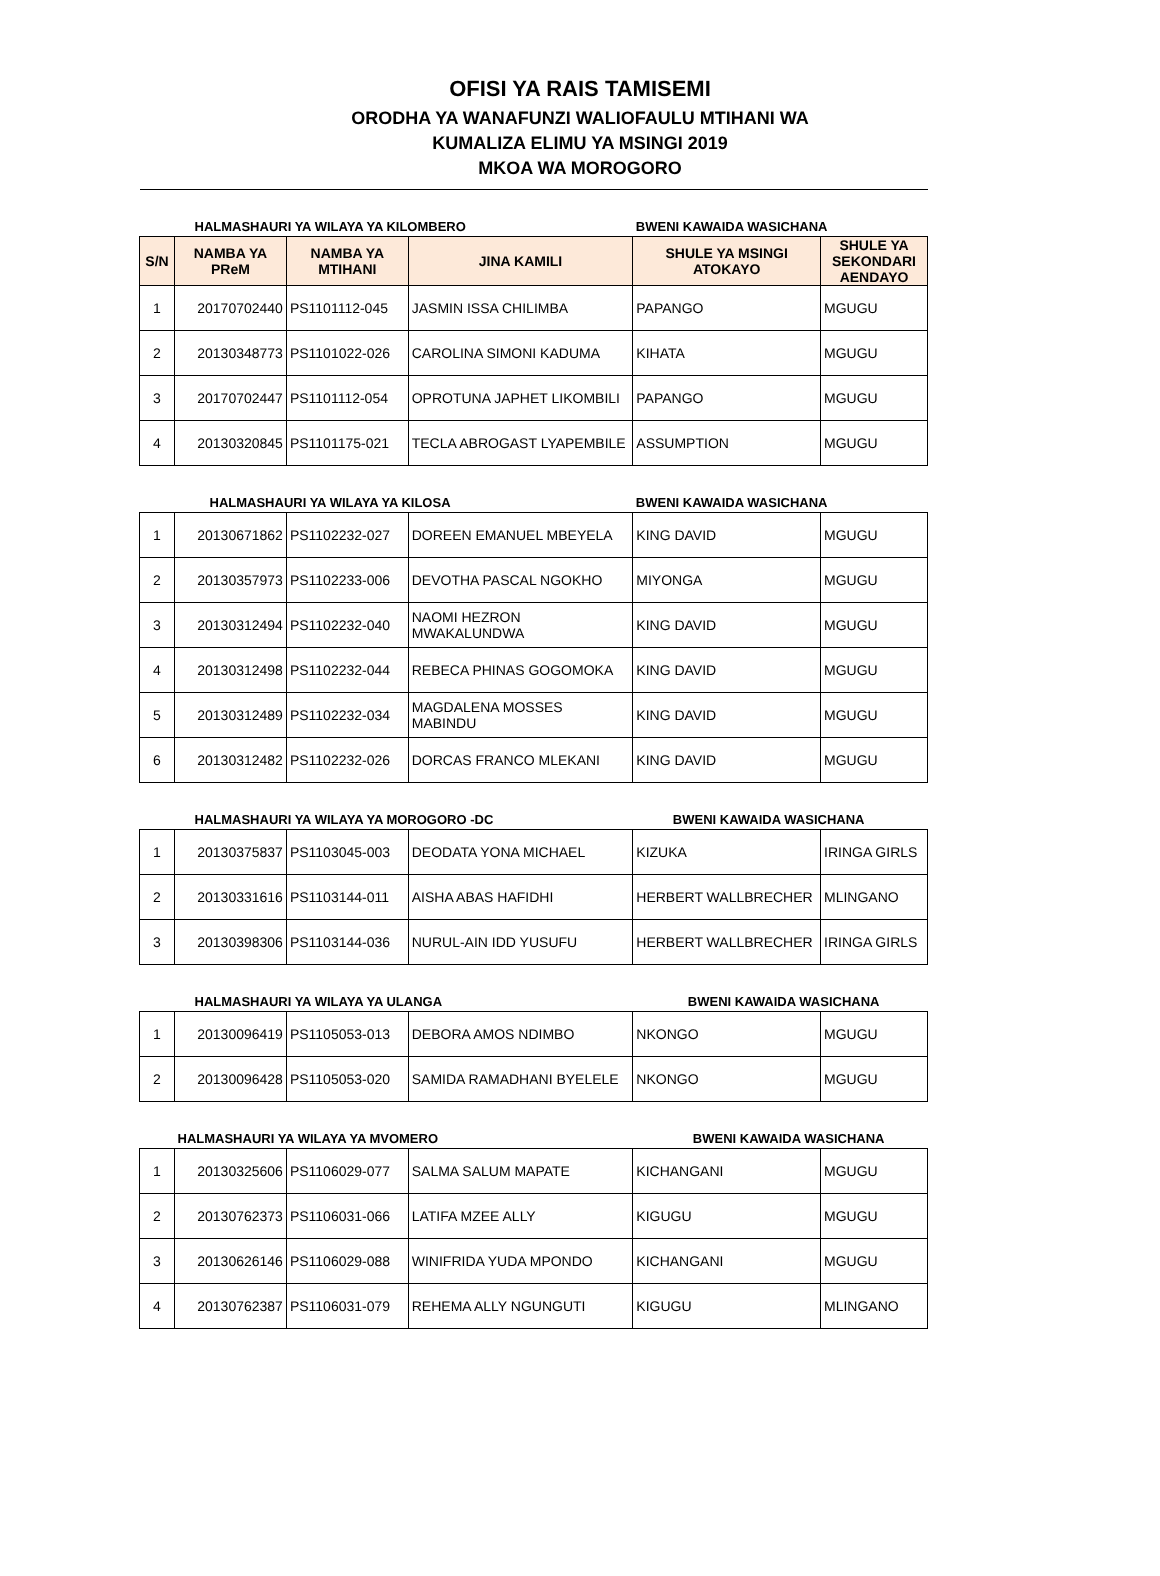OFISI YA RAIS TAMISEMI
ORODHA YA WANAFUNZI WALIOFAULU MTIHANI WA
KUMALIZA ELIMU YA MSINGI 2019
MKOA WA MOROGORO
| HALMASHAURI YA WILAYA YA KILOMBERO | | | | BWENI KAWAIDA WASICHANA | |
| S/N | NAMBA YA PReM | NAMBA YA MTIHANI | JINA KAMILI | SHULE YA MSINGI ATOKAYO | SHULE YA SEKONDARI AENDAYO |
| 1 | 20170702440 | PS1101112-045 | JASMIN ISSA CHILIMBA | PAPANGO | MGUGU |
| 2 | 20130348773 | PS1101022-026 | CAROLINA SIMONI KADUMA | KIHATA | MGUGU |
| 3 | 20170702447 | PS1101112-054 | OPROTUNA JAPHET LIKOMBILI | PAPANGO | MGUGU |
| 4 | 20130320845 | PS1101175-021 | TECLA ABROGAST LYAPEMBILE | ASSUMPTION | MGUGU |
| HALMASHAURI YA WILAYA YA KILOSA | | | | BWENI KAWAIDA WASICHANA | |
| 1 | 20130671862 | PS1102232-027 | DOREEN EMANUEL MBEYELA | KING DAVID | MGUGU |
| 2 | 20130357973 | PS1102233-006 | DEVOTHA PASCAL NGOKHO | MIYONGA | MGUGU |
| 3 | 20130312494 | PS1102232-040 | NAOMI HEZRON MWAKALUNDWA | KING DAVID | MGUGU |
| 4 | 20130312498 | PS1102232-044 | REBECA PHINAS GOGOMOKA | KING DAVID | MGUGU |
| 5 | 20130312489 | PS1102232-034 | MAGDALENA MOSSES MABINDU | KING DAVID | MGUGU |
| 6 | 20130312482 | PS1102232-026 | DORCAS FRANCO MLEKANI | KING DAVID | MGUGU |
| HALMASHAURI YA WILAYA YA MOROGORO -DC | | | | BWENI KAWAIDA WASICHANA | |
| 1 | 20130375837 | PS1103045-003 | DEODATA YONA MICHAEL | KIZUKA | IRINGA GIRLS |
| 2 | 20130331616 | PS1103144-011 | AISHA ABAS HAFIDHI | HERBERT WALLBRECHER | MLINGANO |
| 3 | 20130398306 | PS1103144-036 | NURUL-AIN IDD YUSUFU | HERBERT WALLBRECHER | IRINGA GIRLS |
| HALMASHAURI YA WILAYA YA ULANGA | | | | BWENI KAWAIDA WASICHANA | |
| 1 | 20130096419 | PS1105053-013 | DEBORA AMOS NDIMBO | NKONGO | MGUGU |
| 2 | 20130096428 | PS1105053-020 | SAMIDA RAMADHANI BYELELE | NKONGO | MGUGU |
| HALMASHAURI YA WILAYA YA MVOMERO | | | | BWENI KAWAIDA WASICHANA | |
| 1 | 20130325606 | PS1106029-077 | SALMA SALUM MAPATE | KICHANGANI | MGUGU |
| 2 | 20130762373 | PS1106031-066 | LATIFA MZEE ALLY | KIGUGU | MGUGU |
| 3 | 20130626146 | PS1106029-088 | WINIFRIDA YUDA MPONDO | KICHANGANI | MGUGU |
| 4 | 20130762387 | PS1106031-079 | REHEMA ALLY NGUNGUTI | KIGUGU | MLINGANO |